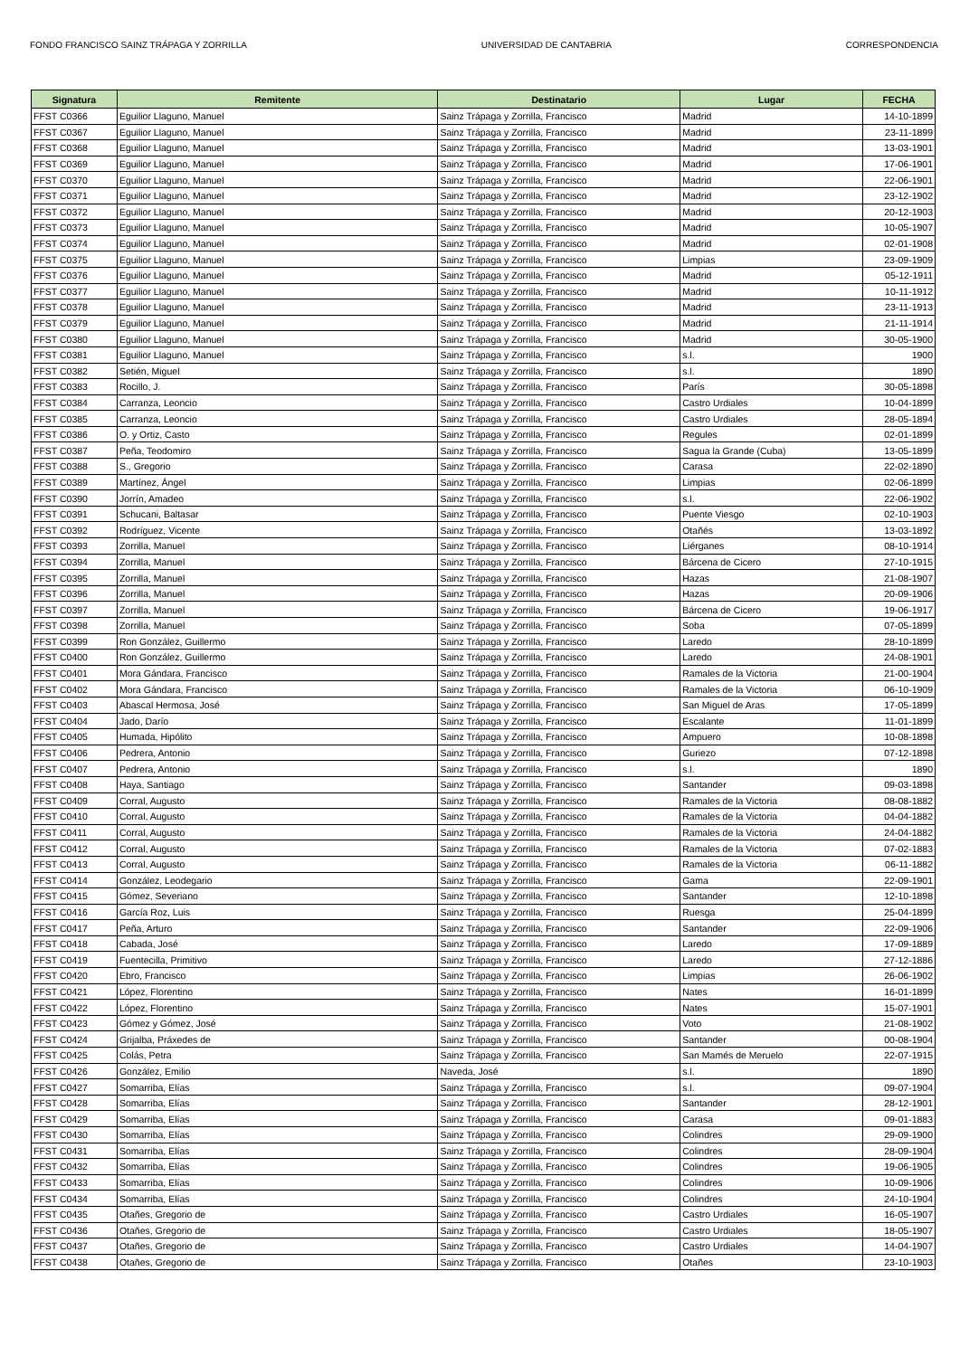FONDO FRANCISCO SAINZ TRÁPAGA Y ZORRILLA UNIVERSIDAD DE CANTABRIA CORRESPONDENCIA
| Signatura | Remitente | Destinatario | Lugar | FECHA |
| --- | --- | --- | --- | --- |
| FFST C0366 | Eguilior Llaguno, Manuel | Sainz Trápaga y Zorrilla, Francisco | Madrid | 14-10-1899 |
| FFST C0367 | Eguilior Llaguno, Manuel | Sainz Trápaga y Zorrilla, Francisco | Madrid | 23-11-1899 |
| FFST C0368 | Eguilior Llaguno, Manuel | Sainz Trápaga y Zorrilla, Francisco | Madrid | 13-03-1901 |
| FFST C0369 | Eguilior Llaguno, Manuel | Sainz Trápaga y Zorrilla, Francisco | Madrid | 17-06-1901 |
| FFST C0370 | Eguilior Llaguno, Manuel | Sainz Trápaga y Zorrilla, Francisco | Madrid | 22-06-1901 |
| FFST C0371 | Eguilior Llaguno, Manuel | Sainz Trápaga y Zorrilla, Francisco | Madrid | 23-12-1902 |
| FFST C0372 | Eguilior Llaguno, Manuel | Sainz Trápaga y Zorrilla, Francisco | Madrid | 20-12-1903 |
| FFST C0373 | Eguilior Llaguno, Manuel | Sainz Trápaga y Zorrilla, Francisco | Madrid | 10-05-1907 |
| FFST C0374 | Eguilior Llaguno, Manuel | Sainz Trápaga y Zorrilla, Francisco | Madrid | 02-01-1908 |
| FFST C0375 | Eguilior Llaguno, Manuel | Sainz Trápaga y Zorrilla, Francisco | Limpias | 23-09-1909 |
| FFST C0376 | Eguilior Llaguno, Manuel | Sainz Trápaga y Zorrilla, Francisco | Madrid | 05-12-1911 |
| FFST C0377 | Eguilior Llaguno, Manuel | Sainz Trápaga y Zorrilla, Francisco | Madrid | 10-11-1912 |
| FFST C0378 | Eguilior Llaguno, Manuel | Sainz Trápaga y Zorrilla, Francisco | Madrid | 23-11-1913 |
| FFST C0379 | Eguilior Llaguno, Manuel | Sainz Trápaga y Zorrilla, Francisco | Madrid | 21-11-1914 |
| FFST C0380 | Eguilior Llaguno, Manuel | Sainz Trápaga y Zorrilla, Francisco | Madrid | 30-05-1900 |
| FFST C0381 | Eguilior Llaguno, Manuel | Sainz Trápaga y Zorrilla, Francisco | s.l. | 1900 |
| FFST C0382 | Setién, Miguel | Sainz Trápaga y Zorrilla, Francisco | s.l. | 1890 |
| FFST C0383 | Rocillo, J. | Sainz Trápaga y Zorrilla, Francisco | París | 30-05-1898 |
| FFST C0384 | Carranza, Leoncio | Sainz Trápaga y Zorrilla, Francisco | Castro Urdiales | 10-04-1899 |
| FFST C0385 | Carranza, Leoncio | Sainz Trápaga y Zorrilla, Francisco | Castro Urdiales | 28-05-1894 |
| FFST C0386 | O. y Ortiz, Casto | Sainz Trápaga y Zorrilla, Francisco | Regules | 02-01-1899 |
| FFST C0387 | Peña, Teodomiro | Sainz Trápaga y Zorrilla, Francisco | Sagua la Grande (Cuba) | 13-05-1899 |
| FFST C0388 | S., Gregorio | Sainz Trápaga y Zorrilla, Francisco | Carasa | 22-02-1890 |
| FFST C0389 | Martínez, Ángel | Sainz Trápaga y Zorrilla, Francisco | Limpias | 02-06-1899 |
| FFST C0390 | Jorrín, Amadeo | Sainz Trápaga y Zorrilla, Francisco | s.l. | 22-06-1902 |
| FFST C0391 | Schucani, Baltasar | Sainz Trápaga y Zorrilla, Francisco | Puente Viesgo | 02-10-1903 |
| FFST C0392 | Rodríguez, Vicente | Sainz Trápaga y Zorrilla, Francisco | Otañés | 13-03-1892 |
| FFST C0393 | Zorrilla, Manuel | Sainz Trápaga y Zorrilla, Francisco | Liérganes | 08-10-1914 |
| FFST C0394 | Zorrilla, Manuel | Sainz Trápaga y Zorrilla, Francisco | Bárcena de Cicero | 27-10-1915 |
| FFST C0395 | Zorrilla, Manuel | Sainz Trápaga y Zorrilla, Francisco | Hazas | 21-08-1907 |
| FFST C0396 | Zorrilla, Manuel | Sainz Trápaga y Zorrilla, Francisco | Hazas | 20-09-1906 |
| FFST C0397 | Zorrilla, Manuel | Sainz Trápaga y Zorrilla, Francisco | Bárcena de Cicero | 19-06-1917 |
| FFST C0398 | Zorrilla, Manuel | Sainz Trápaga y Zorrilla, Francisco | Soba | 07-05-1899 |
| FFST C0399 | Ron González, Guillermo | Sainz Trápaga y Zorrilla, Francisco | Laredo | 28-10-1899 |
| FFST C0400 | Ron González, Guillermo | Sainz Trápaga y Zorrilla, Francisco | Laredo | 24-08-1901 |
| FFST C0401 | Mora Gándara, Francisco | Sainz Trápaga y Zorrilla, Francisco | Ramales de la Victoria | 21-00-1904 |
| FFST C0402 | Mora Gándara, Francisco | Sainz Trápaga y Zorrilla, Francisco | Ramales de la Victoria | 06-10-1909 |
| FFST C0403 | Abascal Hermosa, José | Sainz Trápaga y Zorrilla, Francisco | San Miguel de Aras | 17-05-1899 |
| FFST C0404 | Jado, Darío | Sainz Trápaga y Zorrilla, Francisco | Escalante | 11-01-1899 |
| FFST C0405 | Humada, Hipólito | Sainz Trápaga y Zorrilla, Francisco | Ampuero | 10-08-1898 |
| FFST C0406 | Pedrera, Antonio | Sainz Trápaga y Zorrilla, Francisco | Guriezo | 07-12-1898 |
| FFST C0407 | Pedrera, Antonio | Sainz Trápaga y Zorrilla, Francisco | s.l. | 1890 |
| FFST C0408 | Haya, Santiago | Sainz Trápaga y Zorrilla, Francisco | Santander | 09-03-1898 |
| FFST C0409 | Corral, Augusto | Sainz Trápaga y Zorrilla, Francisco | Ramales de la Victoria | 08-08-1882 |
| FFST C0410 | Corral, Augusto | Sainz Trápaga y Zorrilla, Francisco | Ramales de la Victoria | 04-04-1882 |
| FFST C0411 | Corral, Augusto | Sainz Trápaga y Zorrilla, Francisco | Ramales de la Victoria | 24-04-1882 |
| FFST C0412 | Corral, Augusto | Sainz Trápaga y Zorrilla, Francisco | Ramales de la Victoria | 07-02-1883 |
| FFST C0413 | Corral, Augusto | Sainz Trápaga y Zorrilla, Francisco | Ramales de la Victoria | 06-11-1882 |
| FFST C0414 | González, Leodegario | Sainz Trápaga y Zorrilla, Francisco | Gama | 22-09-1901 |
| FFST C0415 | Gómez, Severiano | Sainz Trápaga y Zorrilla, Francisco | Santander | 12-10-1898 |
| FFST C0416 | García Roz, Luis | Sainz Trápaga y Zorrilla, Francisco | Ruesga | 25-04-1899 |
| FFST C0417 | Peña, Arturo | Sainz Trápaga y Zorrilla, Francisco | Santander | 22-09-1906 |
| FFST C0418 | Cabada, José | Sainz Trápaga y Zorrilla, Francisco | Laredo | 17-09-1889 |
| FFST C0419 | Fuentecilla, Primitivo | Sainz Trápaga y Zorrilla, Francisco | Laredo | 27-12-1886 |
| FFST C0420 | Ebro, Francisco | Sainz Trápaga y Zorrilla, Francisco | Limpias | 26-06-1902 |
| FFST C0421 | López, Florentino | Sainz Trápaga y Zorrilla, Francisco | Nates | 16-01-1899 |
| FFST C0422 | López, Florentino | Sainz Trápaga y Zorrilla, Francisco | Nates | 15-07-1901 |
| FFST C0423 | Gómez y Gómez, José | Sainz Trápaga y Zorrilla, Francisco | Voto | 21-08-1902 |
| FFST C0424 | Grijalba, Práxedes de | Sainz Trápaga y Zorrilla, Francisco | Santander | 00-08-1904 |
| FFST C0425 | Colás, Petra | Sainz Trápaga y Zorrilla, Francisco | San Mamés de Meruelo | 22-07-1915 |
| FFST C0426 | González, Emilio | Naveda, José | s.l. | 1890 |
| FFST C0427 | Somarriba, Elías | Sainz Trápaga y Zorrilla, Francisco | s.l. | 09-07-1904 |
| FFST C0428 | Somarriba, Elías | Sainz Trápaga y Zorrilla, Francisco | Santander | 28-12-1901 |
| FFST C0429 | Somarriba, Elías | Sainz Trápaga y Zorrilla, Francisco | Carasa | 09-01-1883 |
| FFST C0430 | Somarriba, Elías | Sainz Trápaga y Zorrilla, Francisco | Colindres | 29-09-1900 |
| FFST C0431 | Somarriba, Elías | Sainz Trápaga y Zorrilla, Francisco | Colindres | 28-09-1904 |
| FFST C0432 | Somarriba, Elías | Sainz Trápaga y Zorrilla, Francisco | Colindres | 19-06-1905 |
| FFST C0433 | Somarriba, Elías | Sainz Trápaga y Zorrilla, Francisco | Colindres | 10-09-1906 |
| FFST C0434 | Somarriba, Elías | Sainz Trápaga y Zorrilla, Francisco | Colindres | 24-10-1904 |
| FFST C0435 | Otañes, Gregorio de | Sainz Trápaga y Zorrilla, Francisco | Castro Urdiales | 16-05-1907 |
| FFST C0436 | Otañes, Gregorio de | Sainz Trápaga y Zorrilla, Francisco | Castro Urdiales | 18-05-1907 |
| FFST C0437 | Otañes, Gregorio de | Sainz Trápaga y Zorrilla, Francisco | Castro Urdiales | 14-04-1907 |
| FFST C0438 | Otañes, Gregorio de | Sainz Trápaga y Zorrilla, Francisco | Otañes | 23-10-1903 |